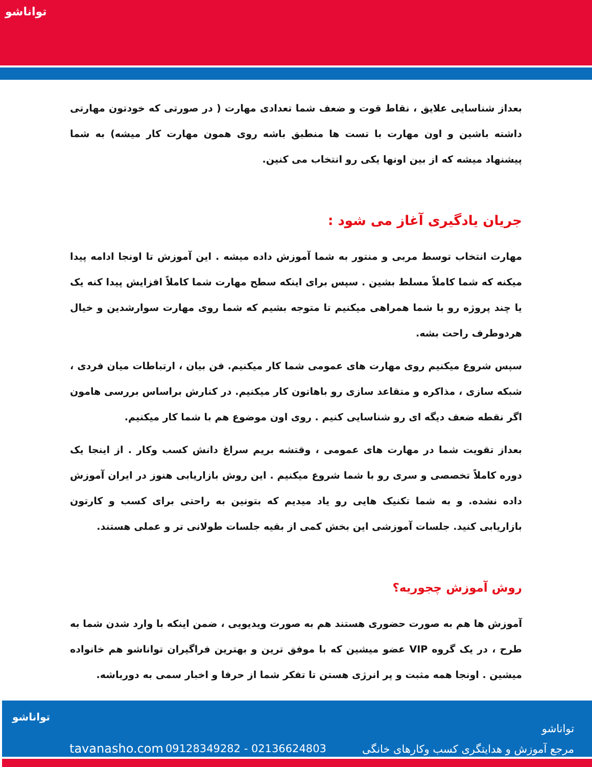توانا‌شو
بعداز شناسایی علایق ، نقاط قوت و ضعف شما تعدادی مهارت ( در صورتی که خودتون مهارتی داشته باشین و اون مهارت با تست ها منطبق باشه روی همون مهارت کار میشه) به شما پیشنهاد میشه که از بین اونها یکی رو انتخاب می کنین.
جریان یادگیری آغاز می شود :
مهارت انتخاب توسط مربی و منتور به شما آموزش داده میشه . این آموزش تا اونجا ادامه پیدا میکنه که شما کاملاً مسلط بشین . سپس برای اینکه سطح مهارت شما کاملاً افزایش پیدا کنه یک یا چند پروژه رو با شما همراهی میکنیم تا متوجه بشیم که شما روی مهارت سوارشدین و خیال هردوطرف راحت بشه.
سپس شروع میکنیم روی مهارت های عمومی شما کار میکنیم. فن بیان ، ارتباطات میان فردی ، شبکه سازی ، مذاکره و متقاعد سازی رو باهاتون کار میکنیم. در کنارش براساس بررسی هامون اگر نقطه ضعف دیگه ای رو شناسایی کنیم . روی اون موضوع هم با شما کار میکنیم.
بعداز تقویت شما در مهارت های عمومی ، وقتشه بریم سراغ دانش کسب وکار . از اینجا یک دوره کاملاً تخصصی و سری رو با شما شروع میکنیم . این روش بازاریابی هنوز در ایران آموزش داده نشده. و به شما تکنیک هایی رو یاد میدیم که بتونین به راحتی برای کسب و کارتون بازاریابی کنید. جلسات آموزشی این بخش کمی از بقیه جلسات طولانی تر و عملی هستند.
روش آموزش چجوریه؟
آموزش ها هم به صورت حضوری هستند هم به صورت ویدیویی ، ضمن اینکه با وارد شدن شما به طرح ، در یک گروه VIP عضو میشین که با موفق ترین و بهترین فراگیران تواناشو هم خانواده میشین . اونجا همه مثبت و پر انرژی هستن تا تفکر شما از حرفا و اخبار سمی به دورباشه.
تواناشو
tavanasho.com 09128349282 - 02136624803
تواناشو
مرجع آموزش و هدایتگری کسب وکارهای خانگی